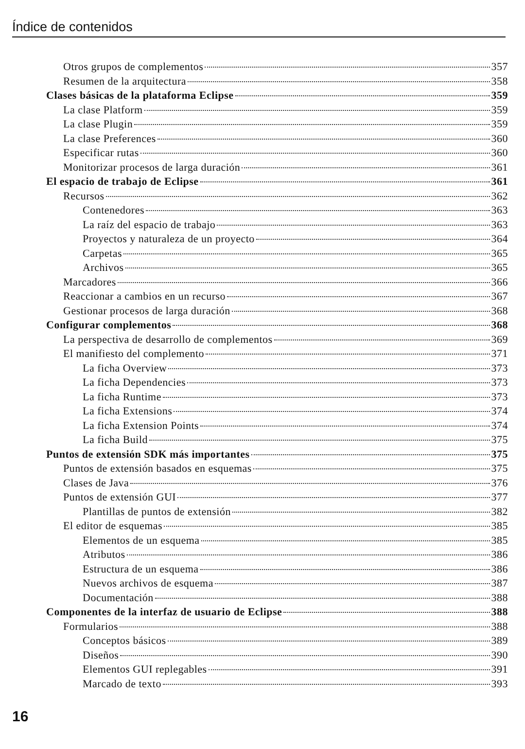Índice de contenidos
Otros grupos de complementos 357
Resumen de la arquitectura 358
Clases básicas de la plataforma Eclipse 359
La clase Platform 359
La clase Plugin 359
La clase Preferences 360
Especificar rutas 360
Monitorizar procesos de larga duración 361
El espacio de trabajo de Eclipse 361
Recursos 362
Contenedores 363
La raíz del espacio de trabajo 363
Proyectos y naturaleza de un proyecto 364
Carpetas 365
Archivos 365
Marcadores 366
Reaccionar a cambios en un recurso 367
Gestionar procesos de larga duración 368
Configurar complementos 368
La perspectiva de desarrollo de complementos 369
El manifiesto del complemento 371
La ficha Overview 373
La ficha Dependencies 373
La ficha Runtime 373
La ficha Extensions 374
La ficha Extension Points 374
La ficha Build 375
Puntos de extensión SDK más importantes 375
Puntos de extensión basados en esquemas 375
Clases de Java 376
Puntos de extensión GUI 377
Plantillas de puntos de extensión 382
El editor de esquemas 385
Elementos de un esquema 385
Atributos 386
Estructura de un esquema 386
Nuevos archivos de esquema 387
Documentación 388
Componentes de la interfaz de usuario de Eclipse 388
Formularios 388
Conceptos básicos 389
Diseños 390
Elementos GUI replegables 391
Marcado de texto 393
16